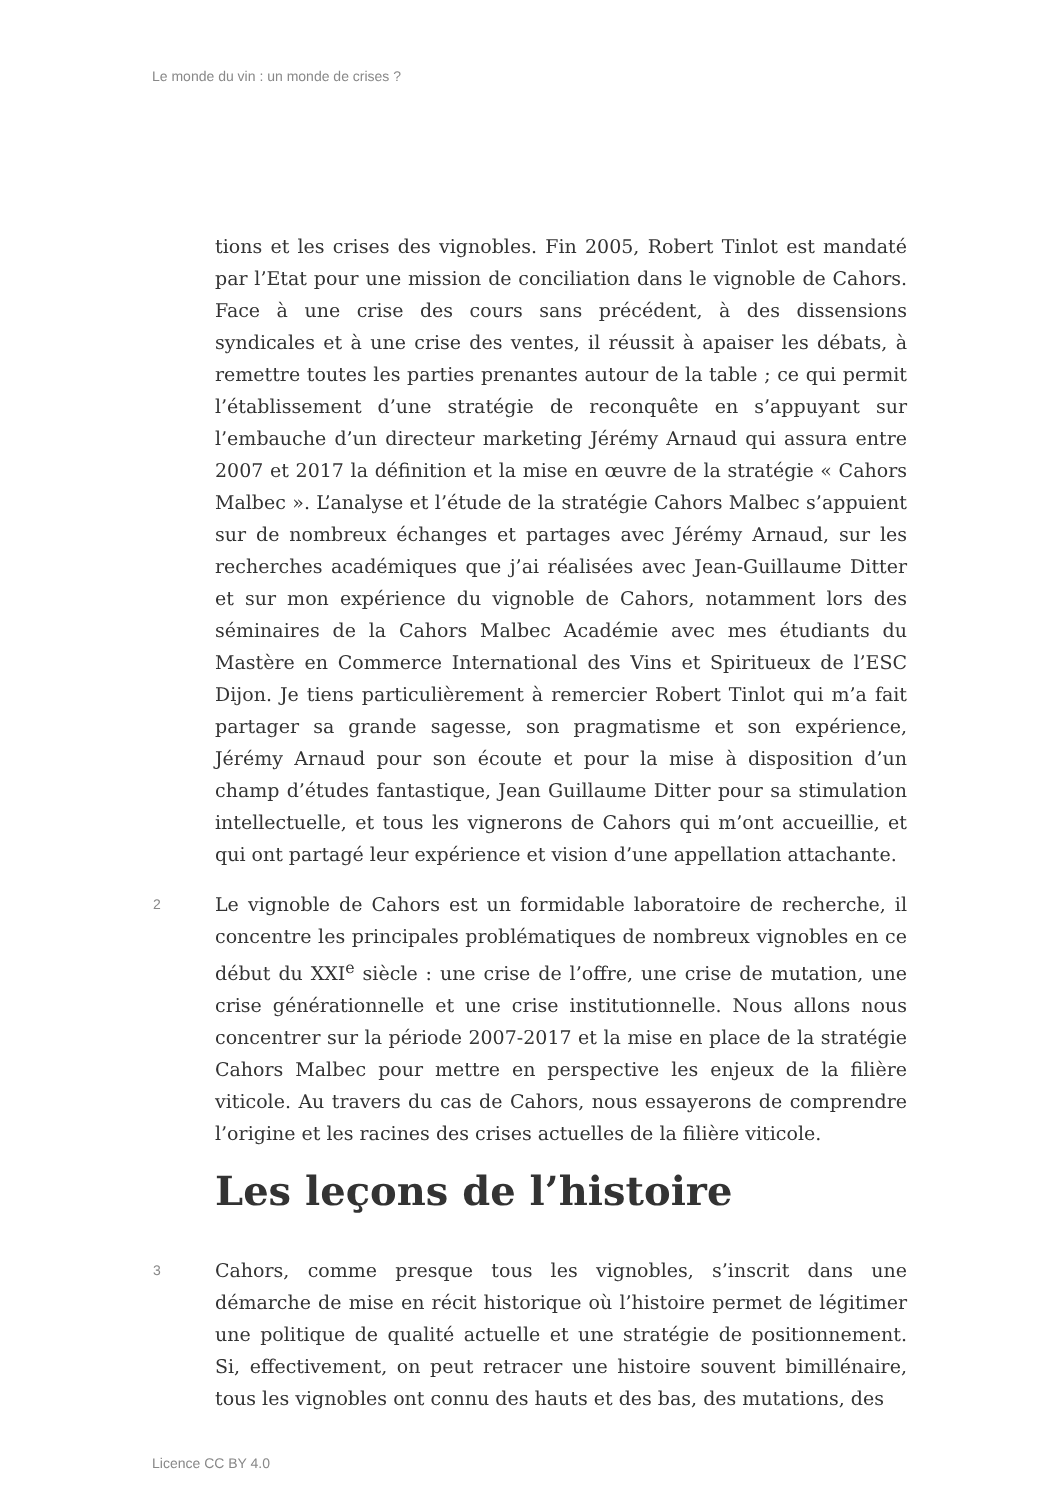Le monde du vin : un monde de crises ?
tions et les crises des vignobles. Fin 2005, Robert Tinlot est mandaté par l’Etat pour une mission de conciliation dans le vignoble de Cahors. Face à une crise des cours sans précédent, à des dissensions syndicales et à une crise des ventes, il réussit à apaiser les débats, à remettre toutes les parties prenantes autour de la table ; ce qui permit l’établissement d’une stratégie de reconquête en s’appuyant sur l’embauche d’un directeur marketing Jérémy Arnaud qui assura entre 2007 et 2017 la définition et la mise en œuvre de la stratégie « Cahors Malbec ». L’analyse et l’étude de la stratégie Cahors Malbec s’appuient sur de nombreux échanges et partages avec Jérémy Arnaud, sur les recherches académiques que j’ai réalisées avec Jean-Guillaume Ditter et sur mon expérience du vignoble de Cahors, notamment lors des séminaires de la Cahors Malbec Académie avec mes étudiants du Mastère en Commerce International des Vins et Spiritueux de l’ESC Dijon. Je tiens particulièrement à remercier Robert Tinlot qui m’a fait partager sa grande sagesse, son pragmatisme et son expérience, Jérémy Arnaud pour son écoute et pour la mise à disposition d’un champ d’études fantastique, Jean Guillaume Ditter pour sa stimulation intellectuelle, et tous les vignerons de Cahors qui m’ont accueillie, et qui ont partagé leur expérience et vision d’une appellation attachante.
2
Le vignoble de Cahors est un formidable laboratoire de recherche, il concentre les principales problématiques de nombreux vignobles en ce début du XXI<sup>e</sup> siècle : une crise de l’offre, une crise de mutation, une crise générationnelle et une crise institutionnelle. Nous allons nous concentrer sur la période 2007-2017 et la mise en place de la stratégie Cahors Malbec pour mettre en perspective les enjeux de la filière viticole. Au travers du cas de Cahors, nous essayerons de comprendre l’origine et les racines des crises actuelles de la filière viticole.
Les leçons de l’histoire
3
Cahors, comme presque tous les vignobles, s’inscrit dans une démarche de mise en récit historique où l’histoire permet de légitimer une politique de qualité actuelle et une stratégie de positionnement. Si, effectivement, on peut retracer une histoire souvent bimillénaire, tous les vignobles ont connu des hauts et des bas, des mutations, des
Licence CC BY 4.0